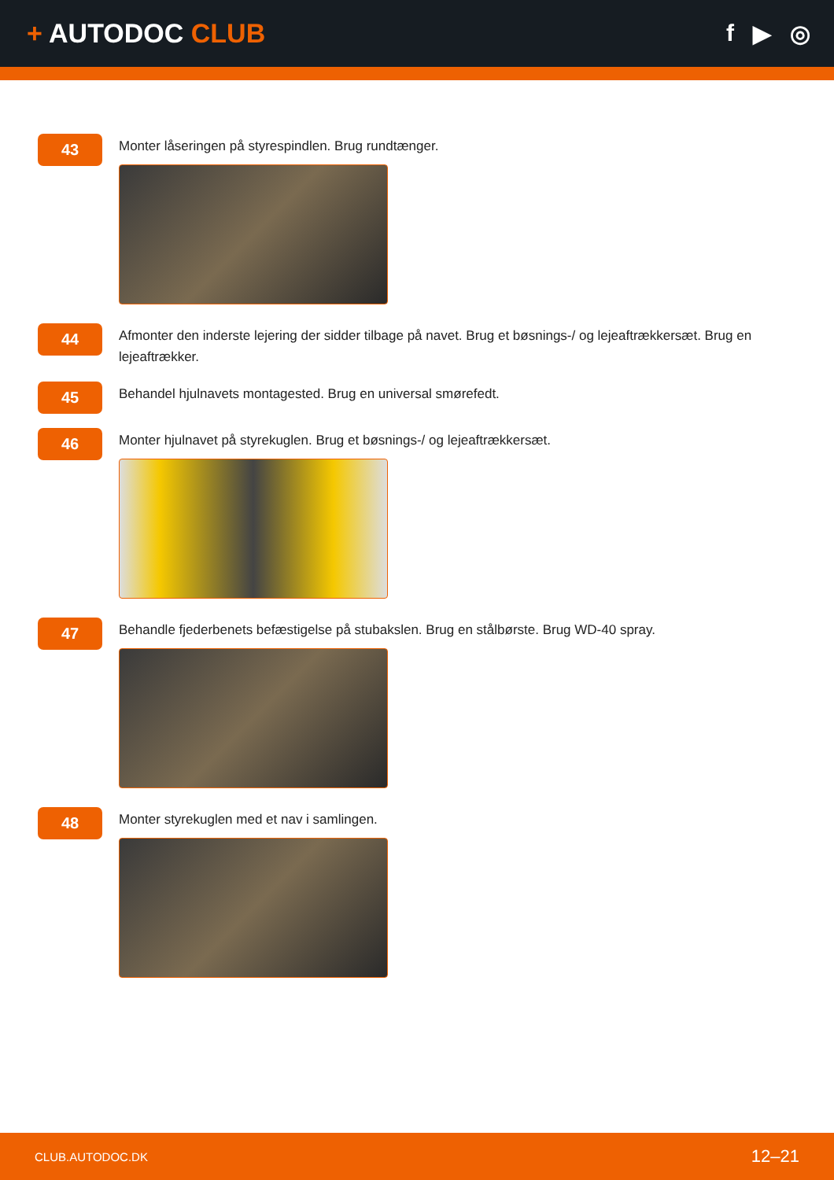+ AUTODOC CLUB f ▶ ◎
43
Monter låseringen på styrespindlen. Brug rundtænger.
44
Afmonter den inderste lejering der sidder tilbage på navet. Brug et bøsnings-/ og lejeaftrækkersæt. Brug en lejeaftrækker.
45
Behandel hjulnavets montagested. Brug en universal smørefedt.
46
Monter hjulnavet på styrekuglen. Brug et bøsnings-/ og lejeaftrækkersæt.
47
Behandle fjederbenets befæstigelse på stubakslen. Brug en stålbørste. Brug WD-40 spray.
48
Monter styrekuglen med et nav i samlingen.
CLUB.AUTODOC.DK 12–21